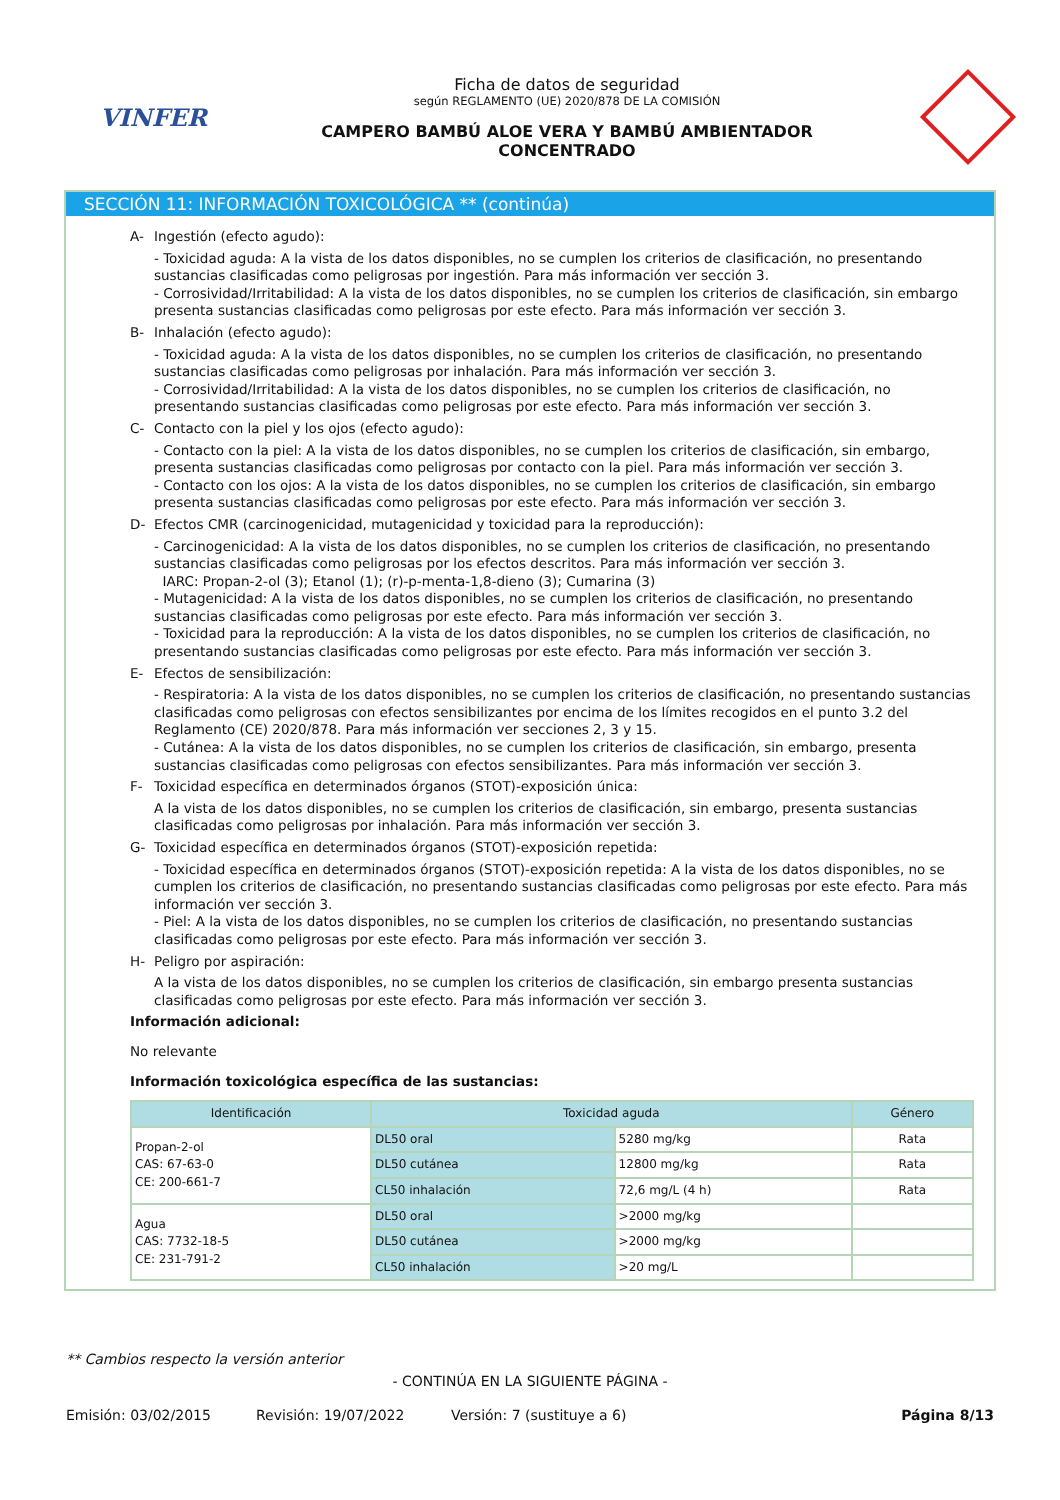VINFER
Ficha de datos de seguridad
según REGLAMENTO (UE) 2020/878 DE LA COMISIÓN
CAMPERO BAMBÚ ALOE VERA Y BAMBÚ AMBIENTADOR
CONCENTRADO
SECCIÓN 11: INFORMACIÓN TOXICOLÓGICA ** (continúa)
A- Ingestión (efecto agudo):
- Toxicidad aguda: A la vista de los datos disponibles, no se cumplen los criterios de clasificación, no presentando sustancias clasificadas como peligrosas por ingestión. Para más información ver sección 3.
- Corrosividad/Irritabilidad: A la vista de los datos disponibles, no se cumplen los criterios de clasificación, sin embargo presenta sustancias clasificadas como peligrosas por este efecto. Para más información ver sección 3.
B- Inhalación (efecto agudo):
- Toxicidad aguda: A la vista de los datos disponibles, no se cumplen los criterios de clasificación, no presentando sustancias clasificadas como peligrosas por inhalación. Para más información ver sección 3.
- Corrosividad/Irritabilidad: A la vista de los datos disponibles, no se cumplen los criterios de clasificación, no presentando sustancias clasificadas como peligrosas por este efecto. Para más información ver sección 3.
C- Contacto con la piel y los ojos (efecto agudo):
- Contacto con la piel: A la vista de los datos disponibles, no se cumplen los criterios de clasificación, sin embargo, presenta sustancias clasificadas como peligrosas por contacto con la piel. Para más información ver sección 3.
- Contacto con los ojos: A la vista de los datos disponibles, no se cumplen los criterios de clasificación, sin embargo presenta sustancias clasificadas como peligrosas por este efecto. Para más información ver sección 3.
D- Efectos CMR (carcinogenicidad, mutagenicidad y toxicidad para la reproducción):
- Carcinogenicidad: A la vista de los datos disponibles, no se cumplen los criterios de clasificación, no presentando sustancias clasificadas como peligrosas por los efectos descritos. Para más información ver sección 3.
IARC: Propan-2-ol (3); Etanol (1); (r)-p-menta-1,8-dieno (3); Cumarina (3)
- Mutagenicidad: A la vista de los datos disponibles, no se cumplen los criterios de clasificación, no presentando sustancias clasificadas como peligrosas por este efecto. Para más información ver sección 3.
- Toxicidad para la reproducción: A la vista de los datos disponibles, no se cumplen los criterios de clasificación, no presentando sustancias clasificadas como peligrosas por este efecto. Para más información ver sección 3.
E- Efectos de sensibilización:
- Respiratoria: A la vista de los datos disponibles, no se cumplen los criterios de clasificación, no presentando sustancias clasificadas como peligrosas con efectos sensibilizantes por encima de los límites recogidos en el punto 3.2 del Reglamento (CE) 2020/878. Para más información ver secciones 2, 3 y 15.
- Cutánea: A la vista de los datos disponibles, no se cumplen los criterios de clasificación, sin embargo, presenta sustancias clasificadas como peligrosas con efectos sensibilizantes. Para más información ver sección 3.
F- Toxicidad específica en determinados órganos (STOT)-exposición única:
A la vista de los datos disponibles, no se cumplen los criterios de clasificación, sin embargo, presenta sustancias clasificadas como peligrosas por inhalación. Para más información ver sección 3.
G- Toxicidad específica en determinados órganos (STOT)-exposición repetida:
- Toxicidad específica en determinados órganos (STOT)-exposición repetida: A la vista de los datos disponibles, no se cumplen los criterios de clasificación, no presentando sustancias clasificadas como peligrosas por este efecto. Para más información ver sección 3.
- Piel: A la vista de los datos disponibles, no se cumplen los criterios de clasificación, no presentando sustancias clasificadas como peligrosas por este efecto. Para más información ver sección 3.
H- Peligro por aspiración:
A la vista de los datos disponibles, no se cumplen los criterios de clasificación, sin embargo presenta sustancias clasificadas como peligrosas por este efecto. Para más información ver sección 3.
Información adicional:
No relevante
Información toxicológica específica de las sustancias:
| Identificación | Toxicidad aguda | | Género |
| --- | --- | --- | --- |
| Propan-2-ol CAS: 67-63-0 CE: 200-661-7 | DL50 oral | 5280 mg/kg | Rata |
| | DL50 cutánea | 12800 mg/kg | Rata |
| | CL50 inhalación | 72,6 mg/L (4 h) | Rata |
| Agua CAS: 7732-18-5 CE: 231-791-2 | DL50 oral | >2000 mg/kg | |
| | DL50 cutánea | >2000 mg/kg | |
| | CL50 inhalación | >20 mg/L | |
** Cambios respecto la versión anterior
- CONTINÚA EN LA SIGUIENTE PÁGINA -
Emisión: 03/02/2015 Revisión: 19/07/2022 Versión: 7 (sustituye a 6) Página 8/13